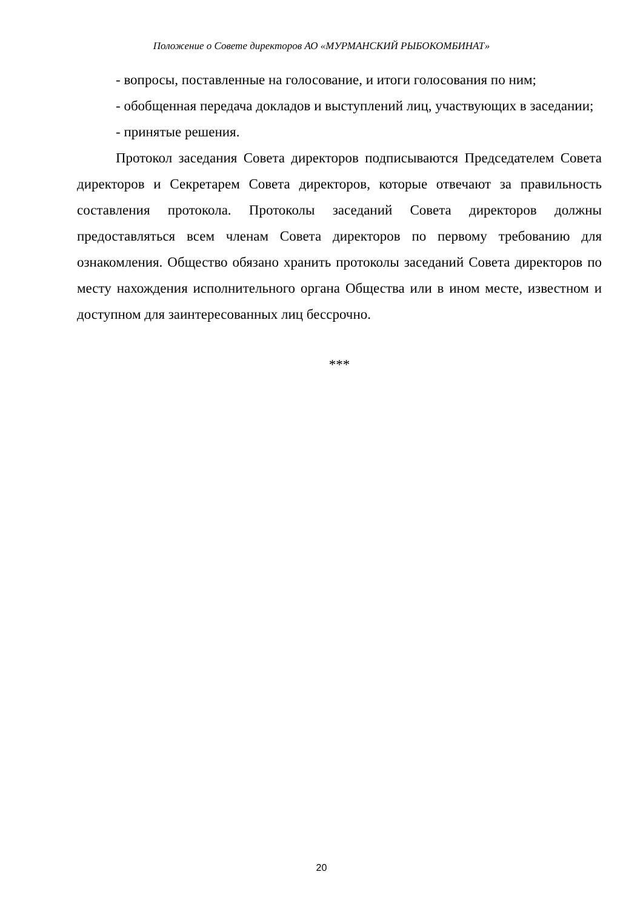Положение о Совете директоров АО «МУРМАНСКИЙ РЫБОКОМБИНАТ»
- вопросы, поставленные на голосование, и итоги голосования по ним;
- обобщенная передача докладов и выступлений лиц, участвующих в заседании;
- принятые решения.
Протокол заседания Совета директоров подписываются Председателем Совета директоров и Секретарем Совета директоров, которые отвечают за правильность составления протокола. Протоколы заседаний Совета директоров должны предоставляться всем членам Совета директоров по первому требованию для ознакомления. Общество обязано хранить протоколы заседаний Совета директоров по месту нахождения исполнительного органа Общества или в ином месте, известном и доступном для заинтересованных лиц бессрочно.
***
20